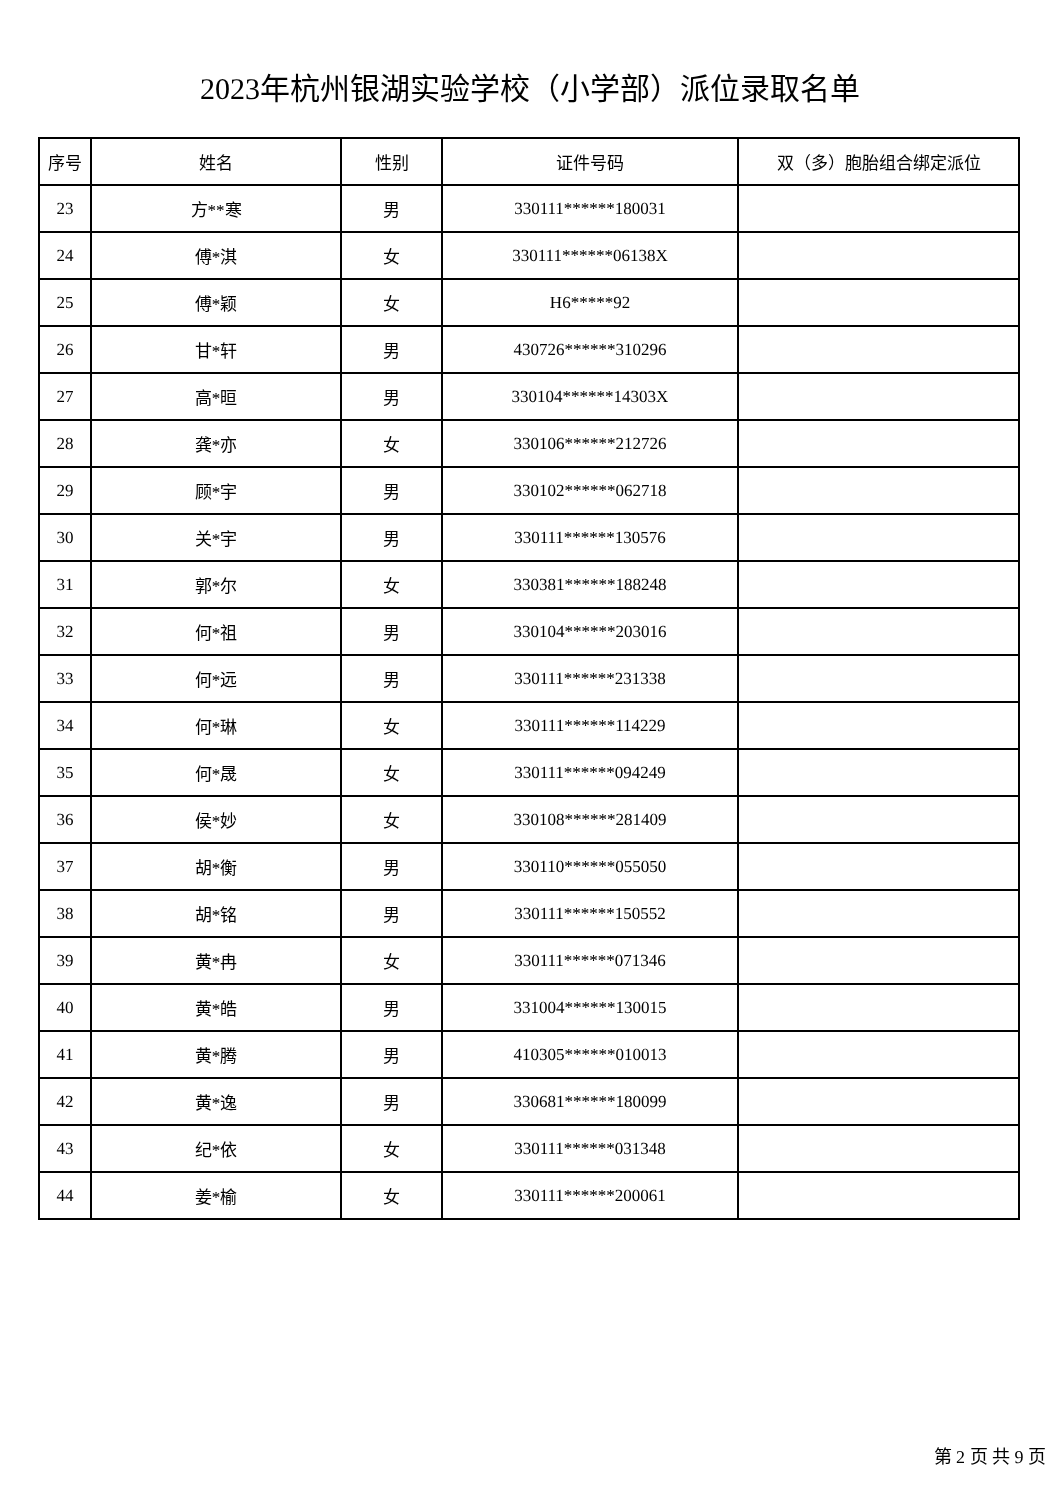2023年杭州银湖实验学校（小学部）派位录取名单
| 序号 | 姓名 | 性别 | 证件号码 | 双（多）胞胎组合绑定派位 |
| --- | --- | --- | --- | --- |
| 23 | 方**寒 | 男 | 330111******180031 | |
| 24 | 傅*淇 | 女 | 330111******06138X | |
| 25 | 傅*颖 | 女 | H6*****92 | |
| 26 | 甘*轩 | 男 | 430726******310296 | |
| 27 | 高*晅 | 男 | 330104******14303X | |
| 28 | 龚*亦 | 女 | 330106******212726 | |
| 29 | 顾*宇 | 男 | 330102******062718 | |
| 30 | 关*宇 | 男 | 330111******130576 | |
| 31 | 郭*尔 | 女 | 330381******188248 | |
| 32 | 何*祖 | 男 | 330104******203016 | |
| 33 | 何*远 | 男 | 330111******231338 | |
| 34 | 何*琳 | 女 | 330111******114229 | |
| 35 | 何*晟 | 女 | 330111******094249 | |
| 36 | 侯*妙 | 女 | 330108******281409 | |
| 37 | 胡*衡 | 男 | 330110******055050 | |
| 38 | 胡*铭 | 男 | 330111******150552 | |
| 39 | 黄*冉 | 女 | 330111******071346 | |
| 40 | 黄*皓 | 男 | 331004******130015 | |
| 41 | 黄*腾 | 男 | 410305******010013 | |
| 42 | 黄*逸 | 男 | 330681******180099 | |
| 43 | 纪*依 | 女 | 330111******031348 | |
| 44 | 姜*榆 | 女 | 330111******200061 | |
第 2 页 共 9 页